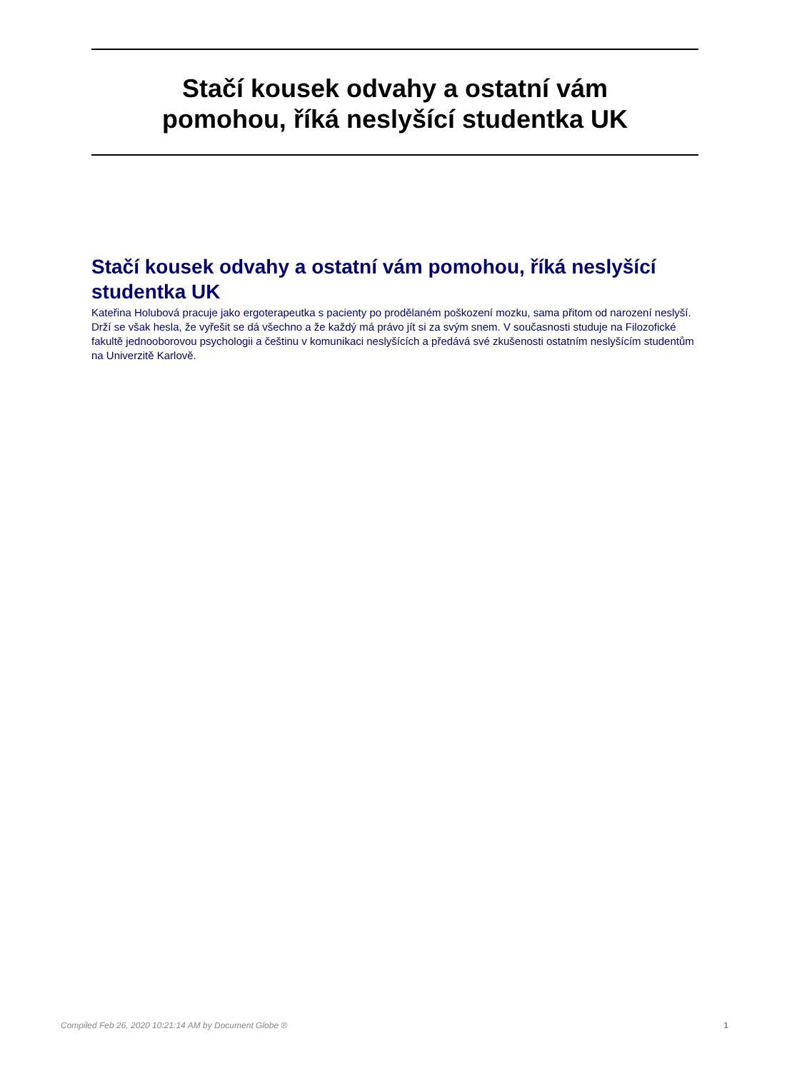Stačí kousek odvahy a ostatní vám
pomohou, říká neslyšící studentka UK
Stačí kousek odvahy a ostatní vám pomohou, říká neslyšící studentka UK
Kateřina Holubová pracuje jako ergoterapeutka s pacienty po prodělaném poškození mozku, sama přitom od narození neslyší. Drží se však hesla, že vyřešit se dá všechno a že každý má právo jít si za svým snem. V současnosti studuje na Filozofické fakultě jednooborovou psychologii a češtinu v komunikaci neslyšících a předává své zkušenosti ostatním neslyšícím studentům na Univerzitě Karlově.
Compiled Feb 26, 2020 10:21:14 AM by Document Globe ® 1